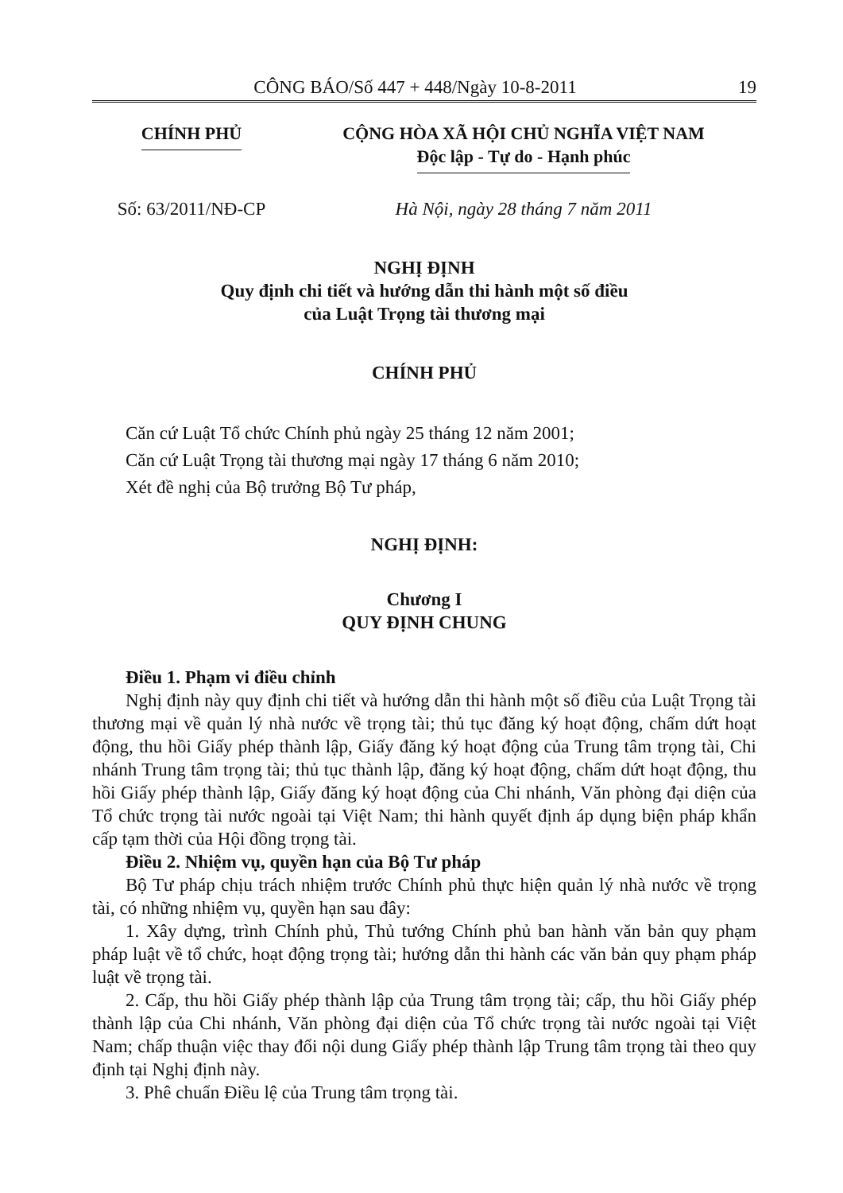CÔNG BÁO/Số 447 + 448/Ngày 10-8-2011 19
CHÍNH PHỦ CỘNG HÒA XÃ HỘI CHỦ NGHĨA VIỆT NAM
Độc lập - Tự do - Hạnh phúc
Số: 63/2011/NĐ-CP Hà Nội, ngày 28 tháng 7 năm 2011
NGHỊ ĐỊNH
Quy định chi tiết và hướng dẫn thi hành một số điều
của Luật Trọng tài thương mại
CHÍNH PHỦ
Căn cứ Luật Tổ chức Chính phủ ngày 25 tháng 12 năm 2001;
Căn cứ Luật Trọng tài thương mại ngày 17 tháng 6 năm 2010;
Xét đề nghị của Bộ trưởng Bộ Tư pháp,
NGHỊ ĐỊNH:
Chương I
QUY ĐỊNH CHUNG
Điều 1. Phạm vi điều chỉnh
Nghị định này quy định chi tiết và hướng dẫn thi hành một số điều của Luật Trọng tài thương mại về quản lý nhà nước về trọng tài; thủ tục đăng ký hoạt động, chấm dứt hoạt động, thu hồi Giấy phép thành lập, Giấy đăng ký hoạt động của Trung tâm trọng tài, Chi nhánh Trung tâm trọng tài; thủ tục thành lập, đăng ký hoạt động, chấm dứt hoạt động, thu hồi Giấy phép thành lập, Giấy đăng ký hoạt động của Chi nhánh, Văn phòng đại diện của Tổ chức trọng tài nước ngoài tại Việt Nam; thi hành quyết định áp dụng biện pháp khẩn cấp tạm thời của Hội đồng trọng tài.
Điều 2. Nhiệm vụ, quyền hạn của Bộ Tư pháp
Bộ Tư pháp chịu trách nhiệm trước Chính phủ thực hiện quản lý nhà nước về trọng tài, có những nhiệm vụ, quyền hạn sau đây:
1. Xây dựng, trình Chính phủ, Thủ tướng Chính phủ ban hành văn bản quy phạm pháp luật về tổ chức, hoạt động trọng tài; hướng dẫn thi hành các văn bản quy phạm pháp luật về trọng tài.
2. Cấp, thu hồi Giấy phép thành lập của Trung tâm trọng tài; cấp, thu hồi Giấy phép thành lập của Chi nhánh, Văn phòng đại diện của Tổ chức trọng tài nước ngoài tại Việt Nam; chấp thuận việc thay đổi nội dung Giấy phép thành lập Trung tâm trọng tài theo quy định tại Nghị định này.
3. Phê chuẩn Điều lệ của Trung tâm trọng tài.